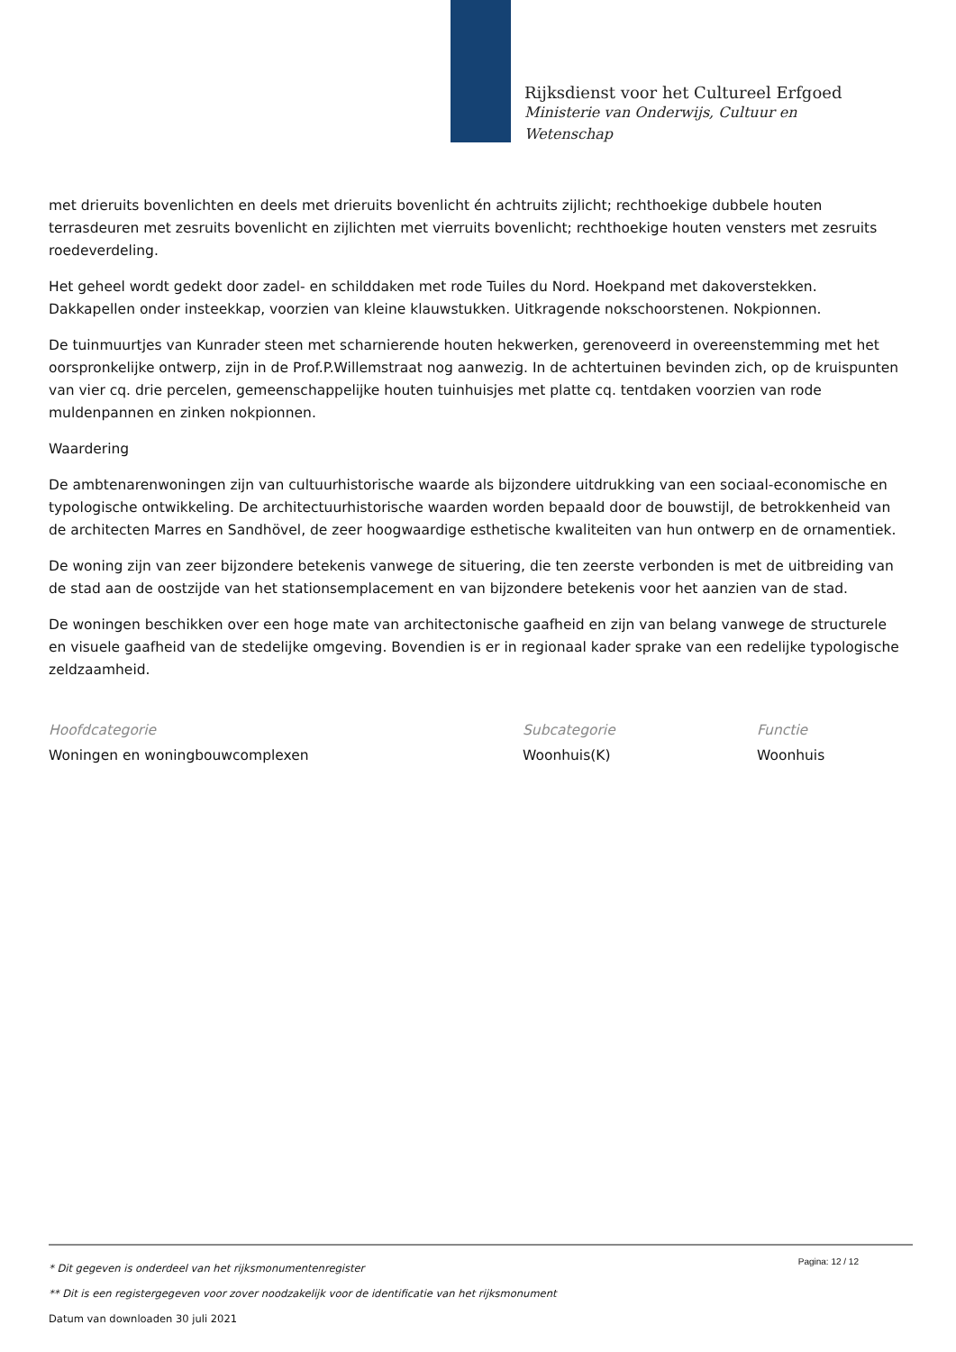Rijksdienst voor het Cultureel Erfgoed
Ministerie van Onderwijs, Cultuur en
Wetenschap
met drieruits bovenlichten en deels met drieruits bovenlicht én achtruits zijlicht; rechthoekige dubbele houten terrasdeuren met zesruits bovenlicht en zijlichten met vierruits bovenlicht; rechthoekige houten vensters met zesruits roedeverdeling.
Het geheel wordt gedekt door zadel- en schilddaken met rode Tuiles du Nord. Hoekpand met dakoverstekken. Dakkapellen onder insteekkap, voorzien van kleine klauwstukken. Uitkragende nokschoorstenen. Nokpionnen.
De tuinmuurtjes van Kunrader steen met scharnierende houten hekwerken, gerenoveerd in overeenstemming met het oorspronkelijke ontwerp, zijn in de Prof.P.Willemstraat nog aanwezig. In de achtertuinen bevinden zich, op de kruispunten van vier cq. drie percelen, gemeenschappelijke houten tuinhuisjes met platte cq. tentdaken voorzien van rode muldenpannen en zinken nokpionnen.
Waardering
De ambtenarenwoningen zijn van cultuurhistorische waarde als bijzondere uitdrukking van een sociaal-economische en typologische ontwikkeling. De architectuurhistorische waarden worden bepaald door de bouwstijl, de betrokkenheid van de architecten Marres en Sandhövel, de zeer hoogwaardige esthetische kwaliteiten van hun ontwerp en de ornamentiek.
De woning zijn van zeer bijzondere betekenis vanwege de situering, die ten zeerste verbonden is met de uitbreiding van de stad aan de oostzijde van het stationsemplacement en van bijzondere betekenis voor het aanzien van de stad.
De woningen beschikken over een hoge mate van architectonische gaafheid en zijn van belang vanwege de structurele en visuele gaafheid van de stedelijke omgeving. Bovendien is er in regionaal kader sprake van een redelijke typologische zeldzaamheid.
Hoofdcategorie
Woningen en woningbouwcomplexen
Subcategorie
Woonhuis(K)
Functie
Woonhuis
Pagina: 12 / 12
* Dit gegeven is onderdeel van het rijksmonumentenregister
** Dit is een registergegeven voor zover noodzakelijk voor de identificatie van het rijksmonument
Datum van downloaden 30 juli 2021